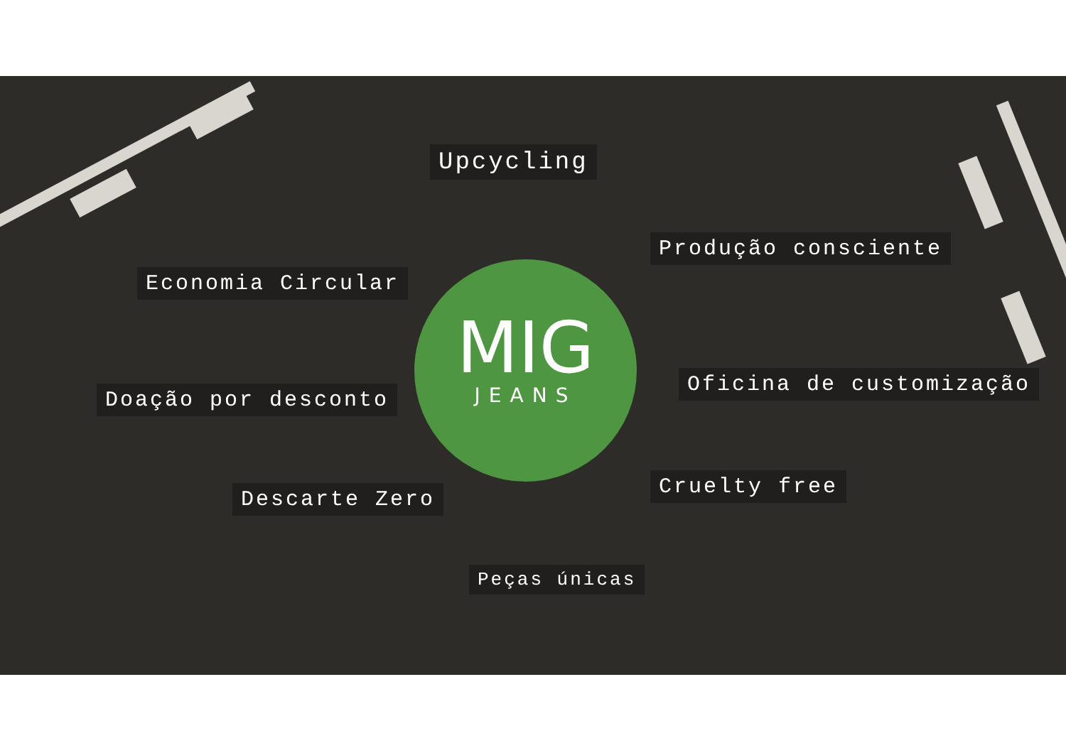Upcycling
Produção consciente
Economia Circular
Oficina de customização
Doação por desconto
MIG
JEANS
Cruelty free
Descarte Zero
Peças únicas